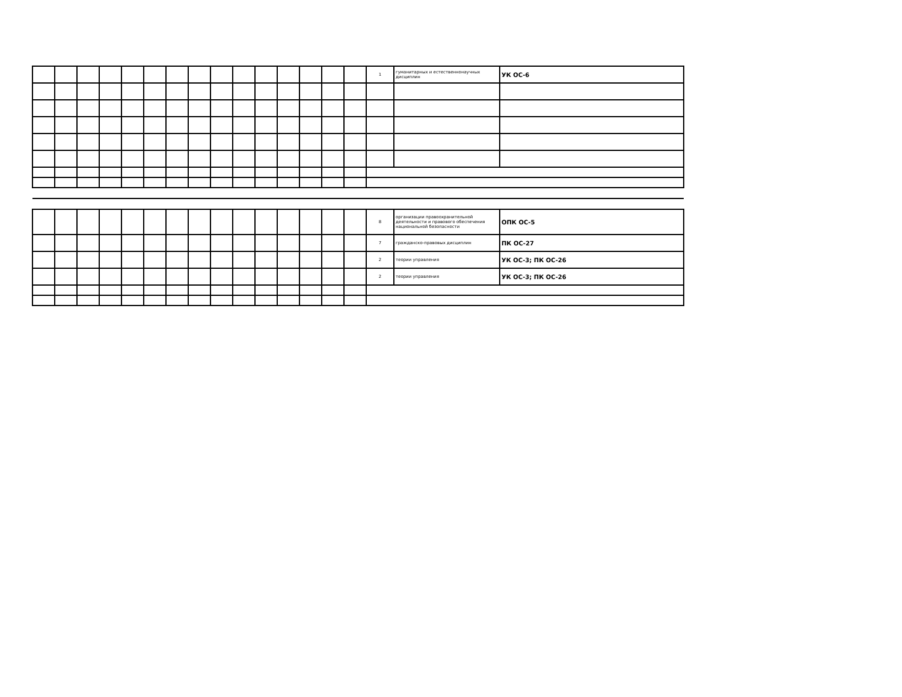| | | | | | | | | | | | | | | | 1 | гуманитарных и естественнонаучных дисциплин | УК ОС-6 |
| | | | | | | | | | | | | | | | 8 | организации правоохранительной деятельности и правового обеспечения национальной безопасности | ОПК ОС-5 |
| | | | | | | | | | | | | | | | 7 | гражданско-правовых дисциплин | ПК ОС-27 |
| | | | | | | | | | | | | | | | 2 | теории управления | УК ОС-3; ПК ОС-26 |
| | | | | | | | | | | | | | | | 2 | теории управления | УК ОС-3; ПК ОС-26 |